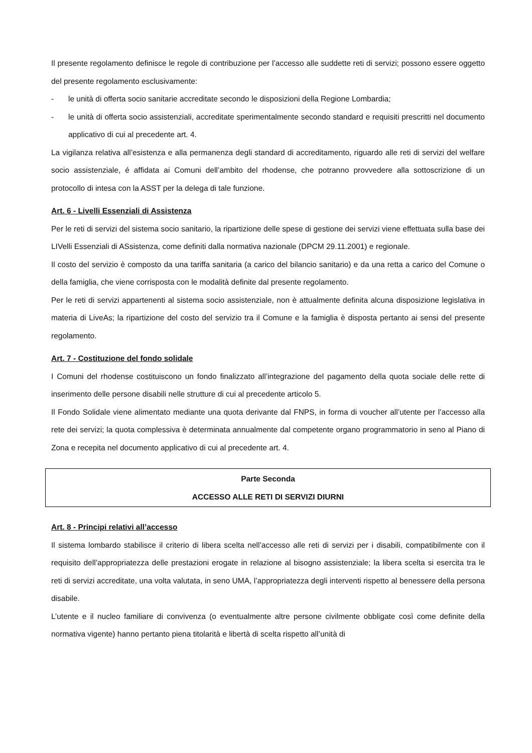Il presente regolamento definisce le regole di contribuzione per l’accesso alle suddette reti di servizi; possono essere oggetto del presente regolamento esclusivamente:
- le unità di offerta socio sanitarie accreditate secondo le disposizioni della Regione Lombardia;
- le unità di offerta socio assistenziali, accreditate sperimentalmente secondo standard e requisiti prescritti nel documento applicativo di cui al precedente art. 4.
La vigilanza relativa all’esistenza e alla permanenza degli standard di accreditamento, riguardo alle reti di servizi del welfare socio assistenziale, é affidata ai Comuni dell’ambito del rhodense, che potranno provvedere alla sottoscrizione di un protocollo di intesa con la ASST per la delega di tale funzione.
Art. 6 - Livelli Essenziali di Assistenza
Per le reti di servizi del sistema socio sanitario, la ripartizione delle spese di gestione dei servizi viene effettuata sulla base dei LIVelli Essenziali di ASsistenza, come definiti dalla normativa nazionale (DPCM 29.11.2001) e regionale.
Il costo del servizio è composto da una tariffa sanitaria (a carico del bilancio sanitario) e da una retta a carico del Comune o della famiglia, che viene corrisposta con le modalità definite dal presente regolamento.
Per le reti di servizi appartenenti al sistema socio assistenziale, non è attualmente definita alcuna disposizione legislativa in materia di LiveAs; la ripartizione del costo del servizio tra il Comune e la famiglia è disposta pertanto ai sensi del presente regolamento.
Art. 7 - Costituzione del fondo solidale
I Comuni del rhodense costituiscono un fondo finalizzato all’integrazione del pagamento della quota sociale delle rette di inserimento delle persone disabili nelle strutture di cui al precedente articolo 5.
Il Fondo Solidale viene alimentato mediante una quota derivante dal FNPS, in forma di voucher all’utente per l’accesso alla rete dei servizi; la quota complessiva è determinata annualmente dal competente organo programmatorio in seno al Piano di Zona e recepita nel documento applicativo di cui al precedente art. 4.
Parte Seconda
ACCESSO ALLE RETI DI SERVIZI DIURNI
Art. 8 - Principi relativi all’accesso
Il sistema lombardo stabilisce il criterio di libera scelta nell’accesso alle reti di servizi per i disabili, compatibilmente con il requisito dell’appropriatezza delle prestazioni erogate in relazione al bisogno assistenziale; la libera scelta si esercita tra le reti di servizi accreditate, una volta valutata, in seno UMA, l’appropriatezza degli interventi rispetto al benessere della persona disabile.
L’utente e il nucleo familiare di convivenza (o eventualmente altre persone civilmente obbligate così come definite della normativa vigente) hanno pertanto piena titolarità e libertà di scelta rispetto all’unità di